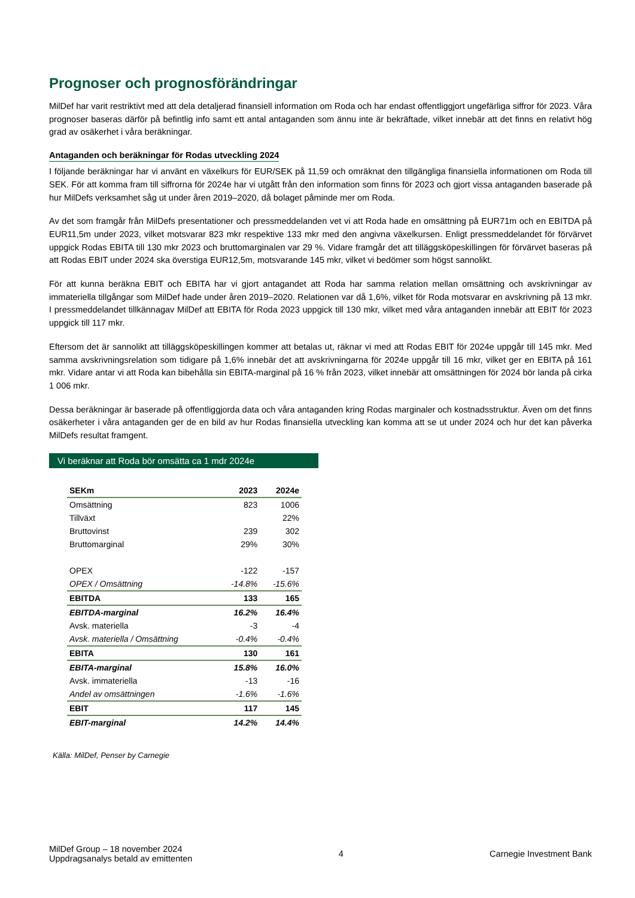Prognoser och prognosförändringar
MilDef har varit restriktivt med att dela detaljerad finansiell information om Roda och har endast offentliggjort ungefärliga siffror för 2023. Våra prognoser baseras därför på befintlig info samt ett antal antaganden som ännu inte är bekräftade, vilket innebär att det finns en relativt hög grad av osäkerhet i våra beräkningar.
Antaganden och beräkningar för Rodas utveckling 2024
I följande beräkningar har vi använt en växelkurs för EUR/SEK på 11,59 och omräknat den tillgängliga finansiella informationen om Roda till SEK. För att komma fram till siffrorna för 2024e har vi utgått från den information som finns för 2023 och gjort vissa antaganden baserade på hur MilDefs verksamhet såg ut under åren 2019–2020, då bolaget påminde mer om Roda.
Av det som framgår från MilDefs presentationer och pressmeddelanden vet vi att Roda hade en omsättning på EUR71m och en EBITDA på EUR11,5m under 2023, vilket motsvarar 823 mkr respektive 133 mkr med den angivna växelkursen. Enligt pressmeddelandet för förvärvet uppgick Rodas EBITA till 130 mkr 2023 och bruttomarginalen var 29 %. Vidare framgår det att tilläggsköpeskillingen för förvärvet baseras på att Rodas EBIT under 2024 ska överstiga EUR12,5m, motsvarande 145 mkr, vilket vi bedömer som högst sannolikt.
För att kunna beräkna EBIT och EBITA har vi gjort antagandet att Roda har samma relation mellan omsättning och avskrivningar av immateriella tillgångar som MilDef hade under åren 2019–2020. Relationen var då 1,6%, vilket för Roda motsvarar en avskrivning på 13 mkr. I pressmeddelandet tillkännagav MilDef att EBITA för Roda 2023 uppgick till 130 mkr, vilket med våra antaganden innebär att EBIT för 2023 uppgick till 117 mkr.
Eftersom det är sannolikt att tilläggsköpeskillingen kommer att betalas ut, räknar vi med att Rodas EBIT för 2024e uppgår till 145 mkr. Med samma avskrivningsrelation som tidigare på 1,6% innebär det att avskrivningarna för 2024e uppgår till 16 mkr, vilket ger en EBITA på 161 mkr. Vidare antar vi att Roda kan bibehålla sin EBITA-marginal på 16 % från 2023, vilket innebär att omsättningen för 2024 bör landa på cirka 1 006 mkr.
Dessa beräkningar är baserade på offentliggjorda data och våra antaganden kring Rodas marginaler och kostnadsstruktur. Även om det finns osäkerheter i våra antaganden ger de en bild av hur Rodas finansiella utveckling kan komma att se ut under 2024 och hur det kan påverka MilDefs resultat framgent.
Vi beräknar att Roda bör omsätta ca 1 mdr 2024e
| SEKm | 2023 | 2024e |
| --- | --- | --- |
| Omsättning | 823 | 1006 |
| Tillväxt | | 22% |
| Bruttovinst | 239 | 302 |
| Bruttomarginal | 29% | 30% |
| OPEX | -122 | -157 |
| OPEX / Omsättning | -14.8% | -15.6% |
| EBITDA | 133 | 165 |
| EBITDA-marginal | 16.2% | 16.4% |
| Avsk. materiella | -3 | -4 |
| Avsk. materiella / Omsättning | -0.4% | -0.4% |
| EBITA | 130 | 161 |
| EBITA-marginal | 15.8% | 16.0% |
| Avsk. immateriella | -13 | -16 |
| Andel av omsättningen | -1.6% | -1.6% |
| EBIT | 117 | 145 |
| EBIT-marginal | 14.2% | 14.4% |
Källa: MilDef, Penser by Carnegie
MilDef Group – 18 november 2024
Uppdragsanalys betald av emittenten
4 Carnegie Investment Bank